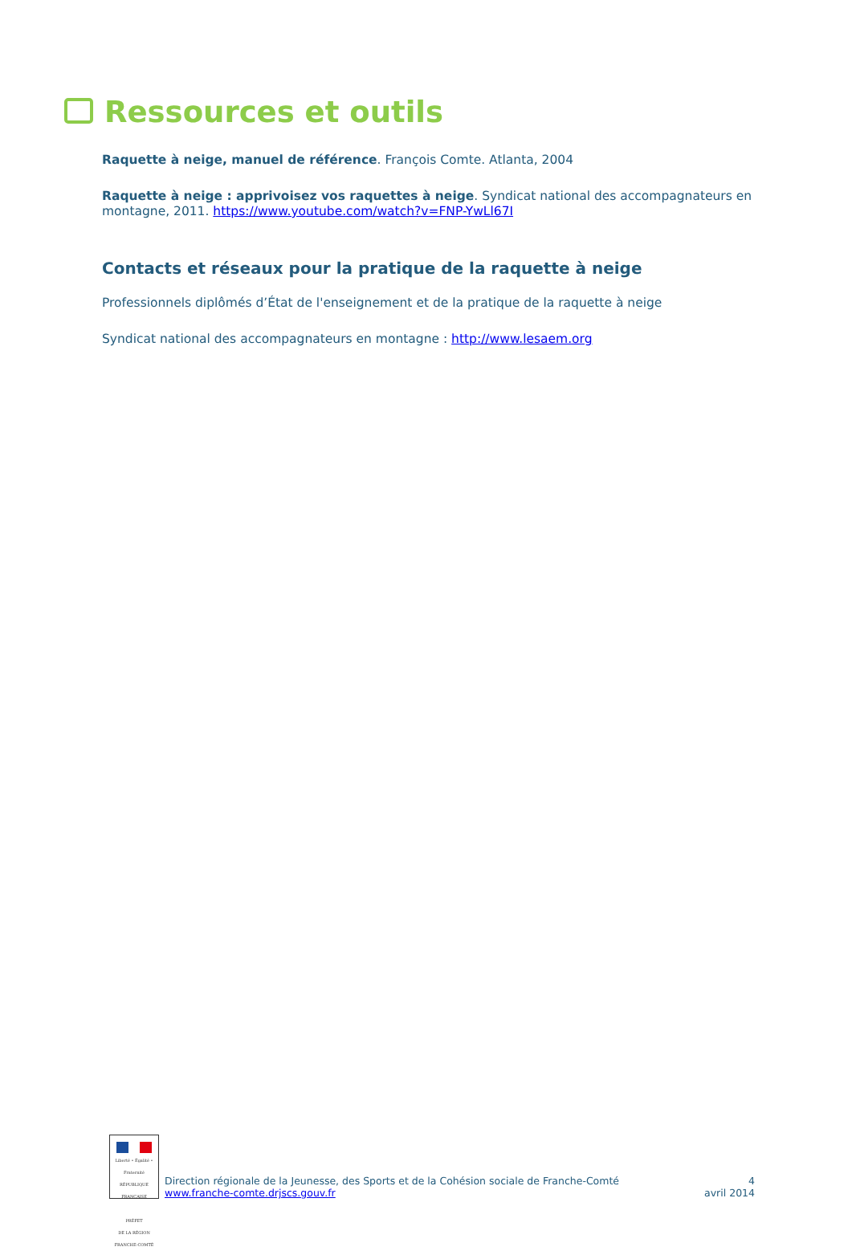Ressources et outils
Raquette à neige, manuel de référence. François Comte. Atlanta, 2004
Raquette à neige : apprivoisez vos raquettes à neige. Syndicat national des accompagnateurs en montagne, 2011. https://www.youtube.com/watch?v=FNP-YwLl67I
Contacts et réseaux pour la pratique de la raquette à neige
Professionnels diplômés d’État de l'enseignement et de la pratique de la raquette à neige
Syndicat national des accompagnateurs en montagne : http://www.lesaem.org
Liberté • Égalité • Fraternité
RÉPUBLIQUE FRANÇAISE
PRÉFET
DE LA RÉGION
FRANCHE-COMTÉ
Direction régionale de la Jeunesse, des Sports et de la Cohésion sociale de Franche-Comté
www.franche-comte.drjscs.gouv.fr
4
avril 2014